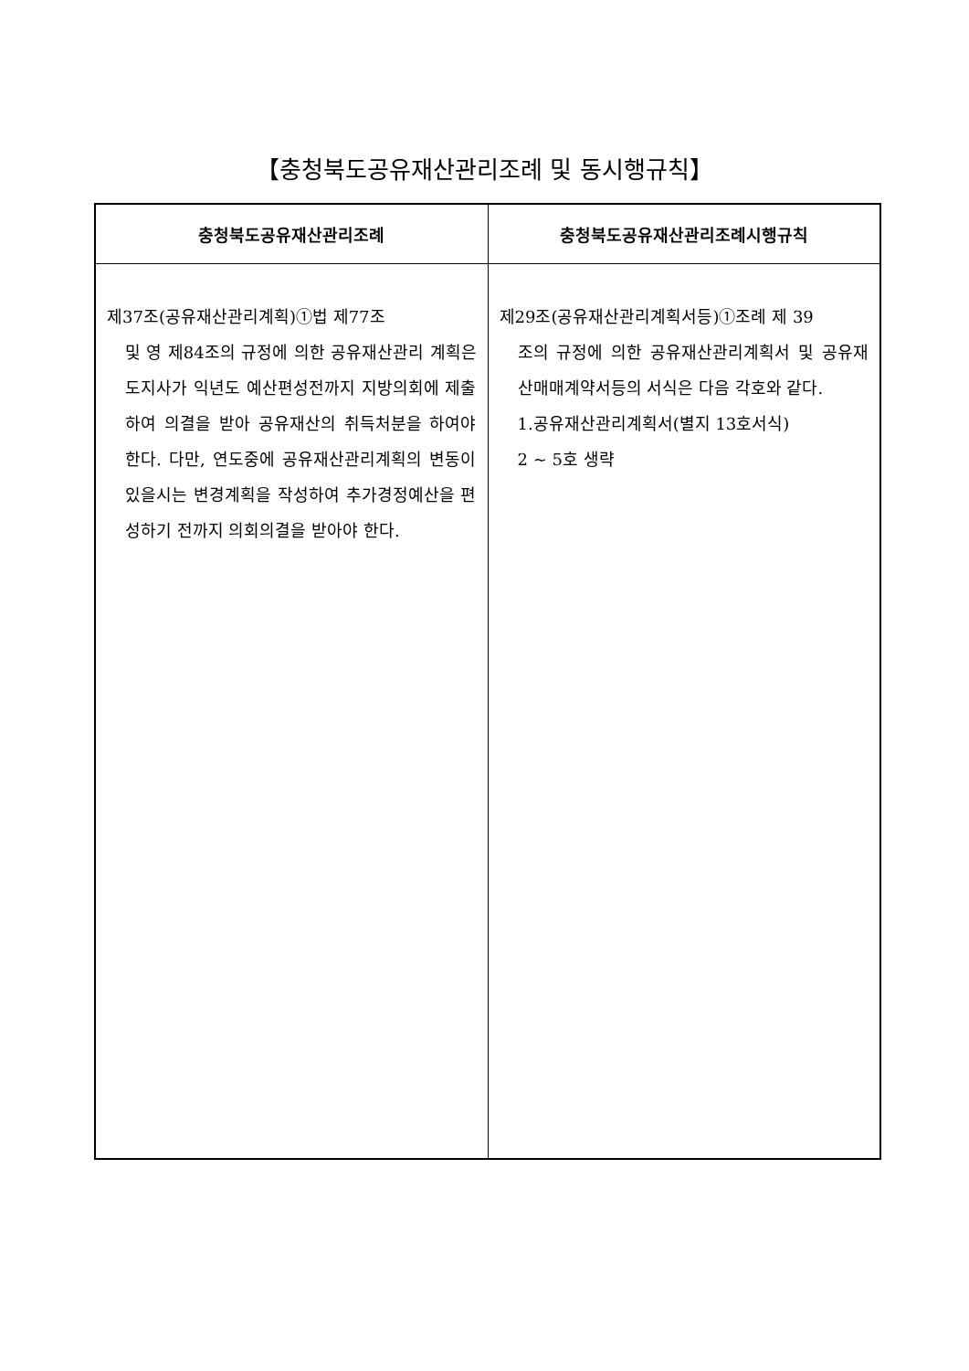【충청북도공유재산관리조례 및 동시행규칙】
| 충청북도공유재산관리조례 | 충청북도공유재산관리조례시행규칙 |
| --- | --- |
| 제37조(공유재산관리계획)①법 제77조 및 영 제84조의 규정에 의한 공유재산관리 계획은 도지사가 익년도 예산편성전까지 지방의회에 제출하여 의결을 받아 공유재산의 취득처분을 하여야 한다. 다만, 연도중에 공유재산관리계획의 변동이 있을시는 변경계획을 작성하여 추가경정예산을 편성하기 전까지 의회의결을 받아야 한다. | 제29조(공유재산관리계획서등)①조례 제 39 조의 규정에 의한 공유재산관리계획서 및 공유재산매매계약서등의 서식은 다음 각호와 같다. 1.공유재산관리계획서(별지 13호서식) 2 ~ 5호 생략 |